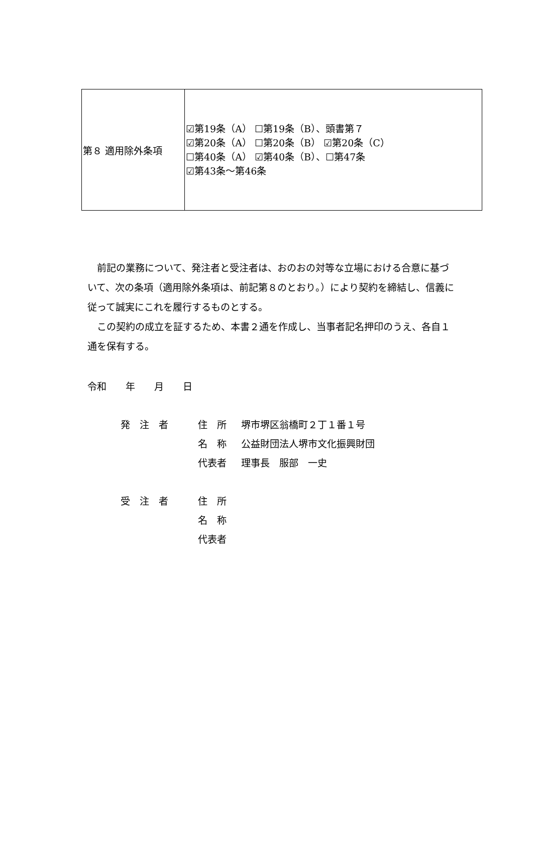| 第８ 適用除外条項 | ☑第19条（A） ☐第19条（B）、頭書第７ ☑第20条（A） ☐第20条（B） ☑第20条（C） ☐第40条（A） ☑第40条（B）、☐第47条 ☑第43条～第46条 |
　前記の業務について、発注者と受注者は、おのおの対等な立場における合意に基づいて、次の条項（適用除外条項は、前記第８のとおり。）により契約を締結し、信義に従って誠実にこれを履行するものとする。
　この契約の成立を証するため、本書２通を作成し、当事者記名押印のうえ、各自１通を保有する。
令和　　年　　月　　日
発　注　者 住　所 堺市堺区翁橋町２丁１番１号
名　称 公益財団法人堺市文化振興財団
代表者 理事長　服部　一史
受　注　者 住　所
名　称
代表者